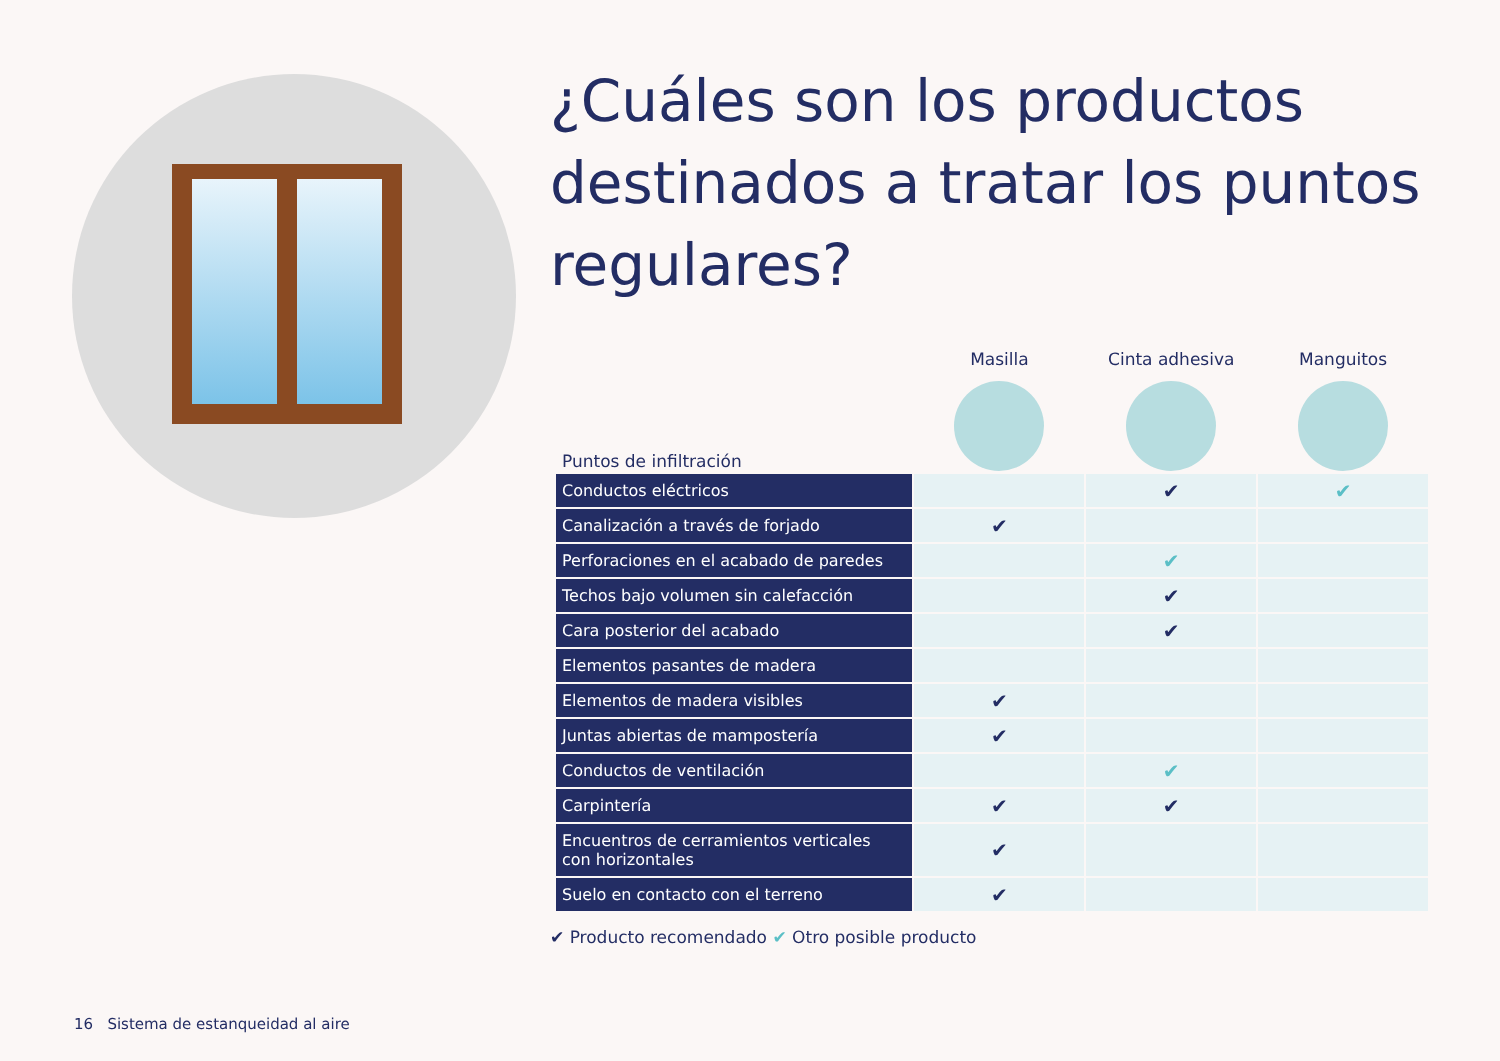¿Cuáles son los productos destinados a tratar los puntos regulares?
| Puntos de infiltración | Masilla | Cinta adhesiva | Manguitos |
| --- | --- | --- | --- |
| Conductos eléctricos | | ✔ | ✔ |
| Canalización a través de forjado | ✔ | | |
| Perforaciones en el acabado de paredes | | ✔ | |
| Techos bajo volumen sin calefacción | | ✔ | |
| Cara posterior del acabado | | ✔ | |
| Elementos pasantes de madera | | | |
| Elementos de madera visibles | ✔ | | |
| Juntas abiertas de mampostería | ✔ | | |
| Conductos de ventilación | | ✔ | |
| Carpintería | ✔ | ✔ | |
| Encuentros de cerramientos verticales con horizontales | ✔ | | |
| Suelo en contacto con el terreno | ✔ | | |
✔ Producto recomendado ✔ Otro posible producto
16 Sistema de estanqueidad al aire